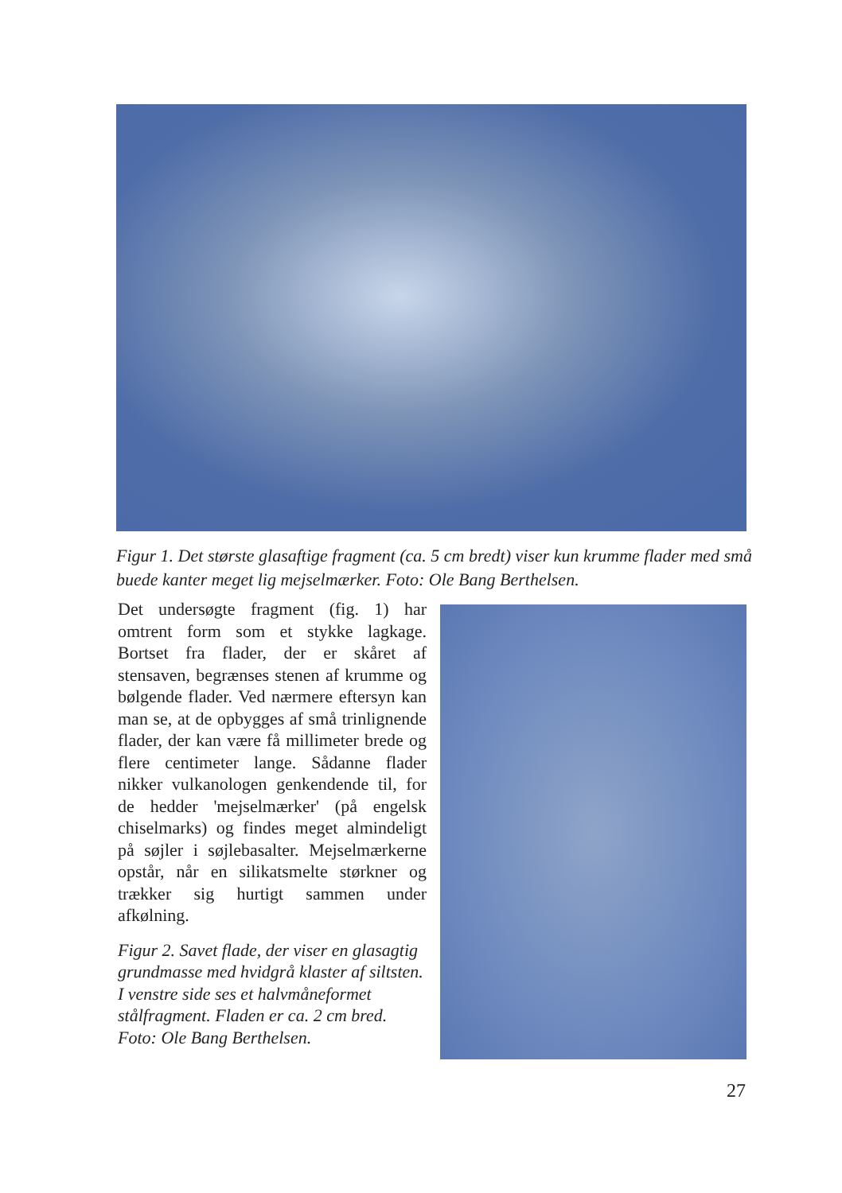Figur 1. Det største glasaftige fragment (ca. 5 cm bredt) viser kun krumme flader med små buede kanter meget lig mejselmærker. Foto: Ole Bang Berthelsen.
Det undersøgte fragment (fig. 1) har omtrent form som et stykke lagkage. Bortset fra flader, der er skåret af stensaven, begrænses stenen af krumme og bølgende flader. Ved nærmere eftersyn kan man se, at de opbygges af små trinlignende flader, der kan være få millimeter brede og flere centimeter lange. Sådanne flader nikker vulkanologen genkendende til, for de hedder 'mejselmærker' (på engelsk chiselmarks) og findes meget almindeligt på søjler i søjlebasalter. Mejselmærkerne opstår, når en silikatsmelte størkner og trækker sig hurtigt sammen under afkølning.
Figur 2. Savet flade, der viser en glasagtig grundmasse med hvidgrå klaster af siltsten. I venstre side ses et halvmåneformet stålfragment. Fladen er ca. 2 cm bred. Foto: Ole Bang Berthelsen.
27